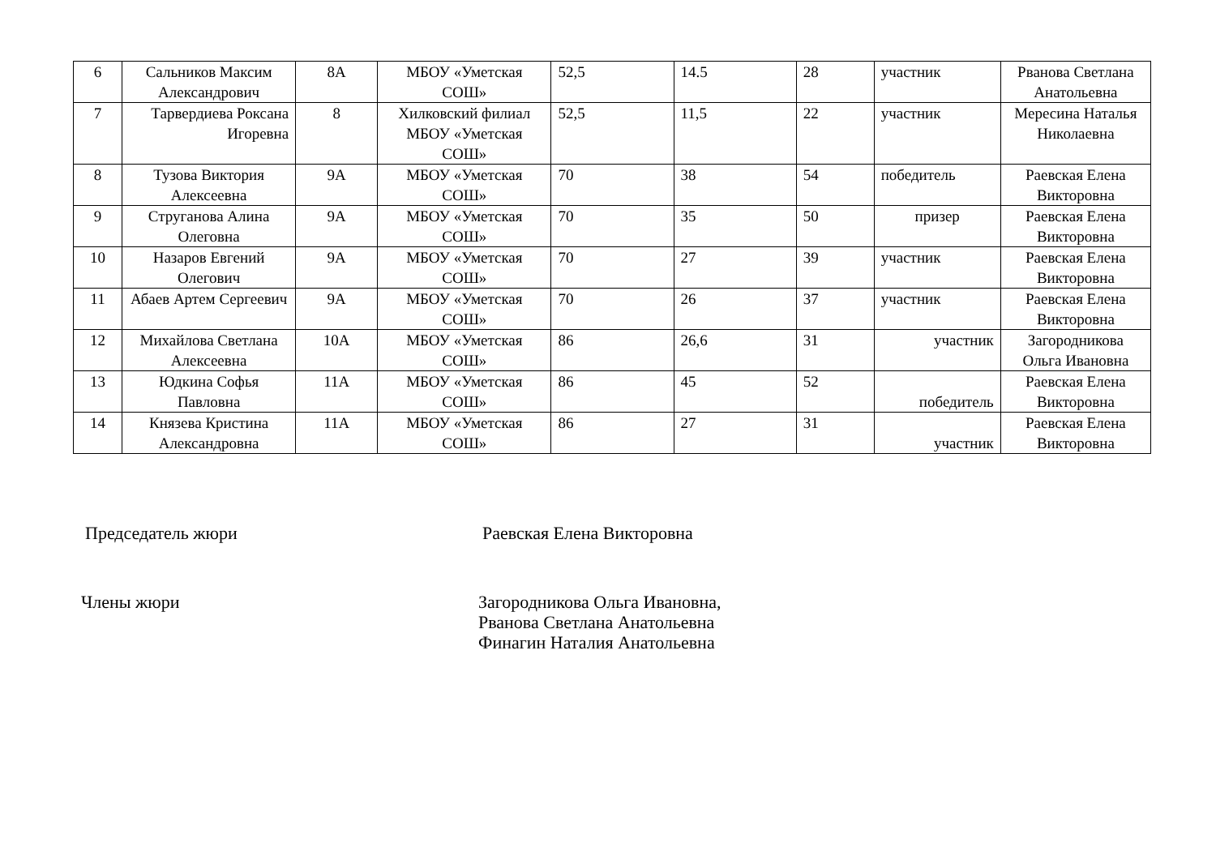| 6 | Сальников Максим Александрович | 8А | МБОУ «Уметская СОШ» | 52,5 | 14.5 | 28 | участник | Рванова Светлана Анатольевна |
| 7 | Тарвердиева Роксана Игоревна | 8 | Хилковский филиал МБОУ «Уметская СОШ» | 52,5 | 11,5 | 22 | участник | Мересина Наталья Николаевна |
| 8 | Тузова Виктория Алексеевна | 9А | МБОУ «Уметская СОШ» | 70 | 38 | 54 | победитель | Раевская Елена Викторовна |
| 9 | Струганова Алина Олеговна | 9А | МБОУ «Уметская СОШ» | 70 | 35 | 50 | призер | Раевская Елена Викторовна |
| 10 | Назаров Евгений Олегович | 9А | МБОУ «Уметская СОШ» | 70 | 27 | 39 | участник | Раевская Елена Викторовна |
| 11 | Абаев Артем Сергеевич | 9А | МБОУ «Уметская СОШ» | 70 | 26 | 37 | участник | Раевская Елена Викторовна |
| 12 | Михайлова Светлана Алексеевна | 10А | МБОУ «Уметская СОШ» | 86 | 26,6 | 31 | участник | Загородникова Ольга Ивановна |
| 13 | Юдкина Софья Павловна | 11А | МБОУ «Уметская СОШ» | 86 | 45 | 52 | победитель | Раевская Елена Викторовна |
| 14 | Князева Кристина Александровна | 11А | МБОУ «Уметская СОШ» | 86 | 27 | 31 | участник | Раевская Елена Викторовна |
Председатель жюри Раевская Елена Викторовна
Члены жюри Загородникова Ольга Ивановна,
Рванова Светлана Анатольевна
Финагин Наталия Анатольевна